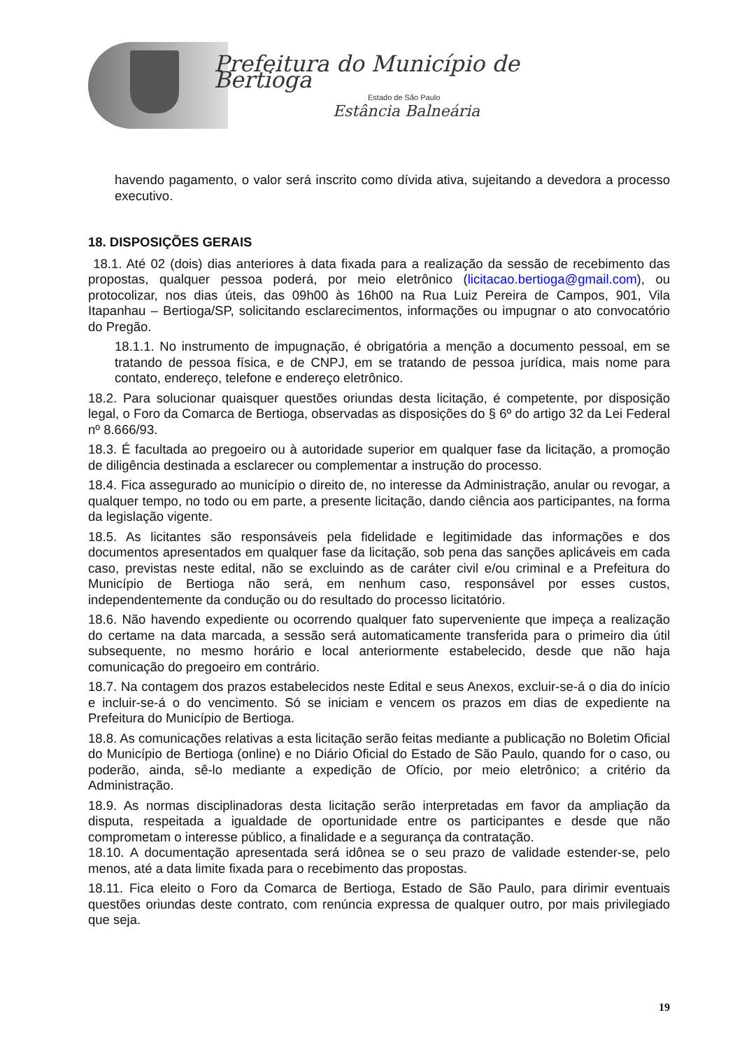Prefeitura do Município de Bertioga
Estado de São Paulo
Estância Balneária
havendo pagamento, o valor será inscrito como dívida ativa, sujeitando a devedora a processo executivo.
18. DISPOSIÇÕES GERAIS
18.1. Até 02 (dois) dias anteriores à data fixada para a realização da sessão de recebimento das propostas, qualquer pessoa poderá, por meio eletrônico (licitacao.bertioga@gmail.com), ou protocolizar, nos dias úteis, das 09h00 às 16h00 na Rua Luiz Pereira de Campos, 901, Vila Itapanhau – Bertioga/SP, solicitando esclarecimentos, informações ou impugnar o ato convocatório do Pregão.
18.1.1. No instrumento de impugnação, é obrigatória a menção a documento pessoal, em se tratando de pessoa física, e de CNPJ, em se tratando de pessoa jurídica, mais nome para contato, endereço, telefone e endereço eletrônico.
18.2. Para solucionar quaisquer questões oriundas desta licitação, é competente, por disposição legal, o Foro da Comarca de Bertioga, observadas as disposições do § 6º do artigo 32 da Lei Federal nº 8.666/93.
18.3. É facultada ao pregoeiro ou à autoridade superior em qualquer fase da licitação, a promoção de diligência destinada a esclarecer ou complementar a instrução do processo.
18.4. Fica assegurado ao município o direito de, no interesse da Administração, anular ou revogar, a qualquer tempo, no todo ou em parte, a presente licitação, dando ciência aos participantes, na forma da legislação vigente.
18.5. As licitantes são responsáveis pela fidelidade e legitimidade das informações e dos documentos apresentados em qualquer fase da licitação, sob pena das sanções aplicáveis em cada caso, previstas neste edital, não se excluindo as de caráter civil e/ou criminal e a Prefeitura do Município de Bertioga não será, em nenhum caso, responsável por esses custos, independentemente da condução ou do resultado do processo licitatório.
18.6. Não havendo expediente ou ocorrendo qualquer fato superveniente que impeça a realização do certame na data marcada, a sessão será automaticamente transferida para o primeiro dia útil subsequente, no mesmo horário e local anteriormente estabelecido, desde que não haja comunicação do pregoeiro em contrário.
18.7. Na contagem dos prazos estabelecidos neste Edital e seus Anexos, excluir-se-á o dia do início e incluir-se-á o do vencimento. Só se iniciam e vencem os prazos em dias de expediente na Prefeitura do Município de Bertioga.
18.8. As comunicações relativas a esta licitação serão feitas mediante a publicação no Boletim Oficial do Município de Bertioga (online) e no Diário Oficial do Estado de São Paulo, quando for o caso, ou poderão, ainda, sê-lo mediante a expedição de Ofício, por meio eletrônico; a critério da Administração.
18.9. As normas disciplinadoras desta licitação serão interpretadas em favor da ampliação da disputa, respeitada a igualdade de oportunidade entre os participantes e desde que não comprometam o interesse público, a finalidade e a segurança da contratação.
18.10. A documentação apresentada será idônea se o seu prazo de validade estender-se, pelo menos, até a data limite fixada para o recebimento das propostas.
18.11. Fica eleito o Foro da Comarca de Bertioga, Estado de São Paulo, para dirimir eventuais questões oriundas deste contrato, com renúncia expressa de qualquer outro, por mais privilegiado que seja.
19